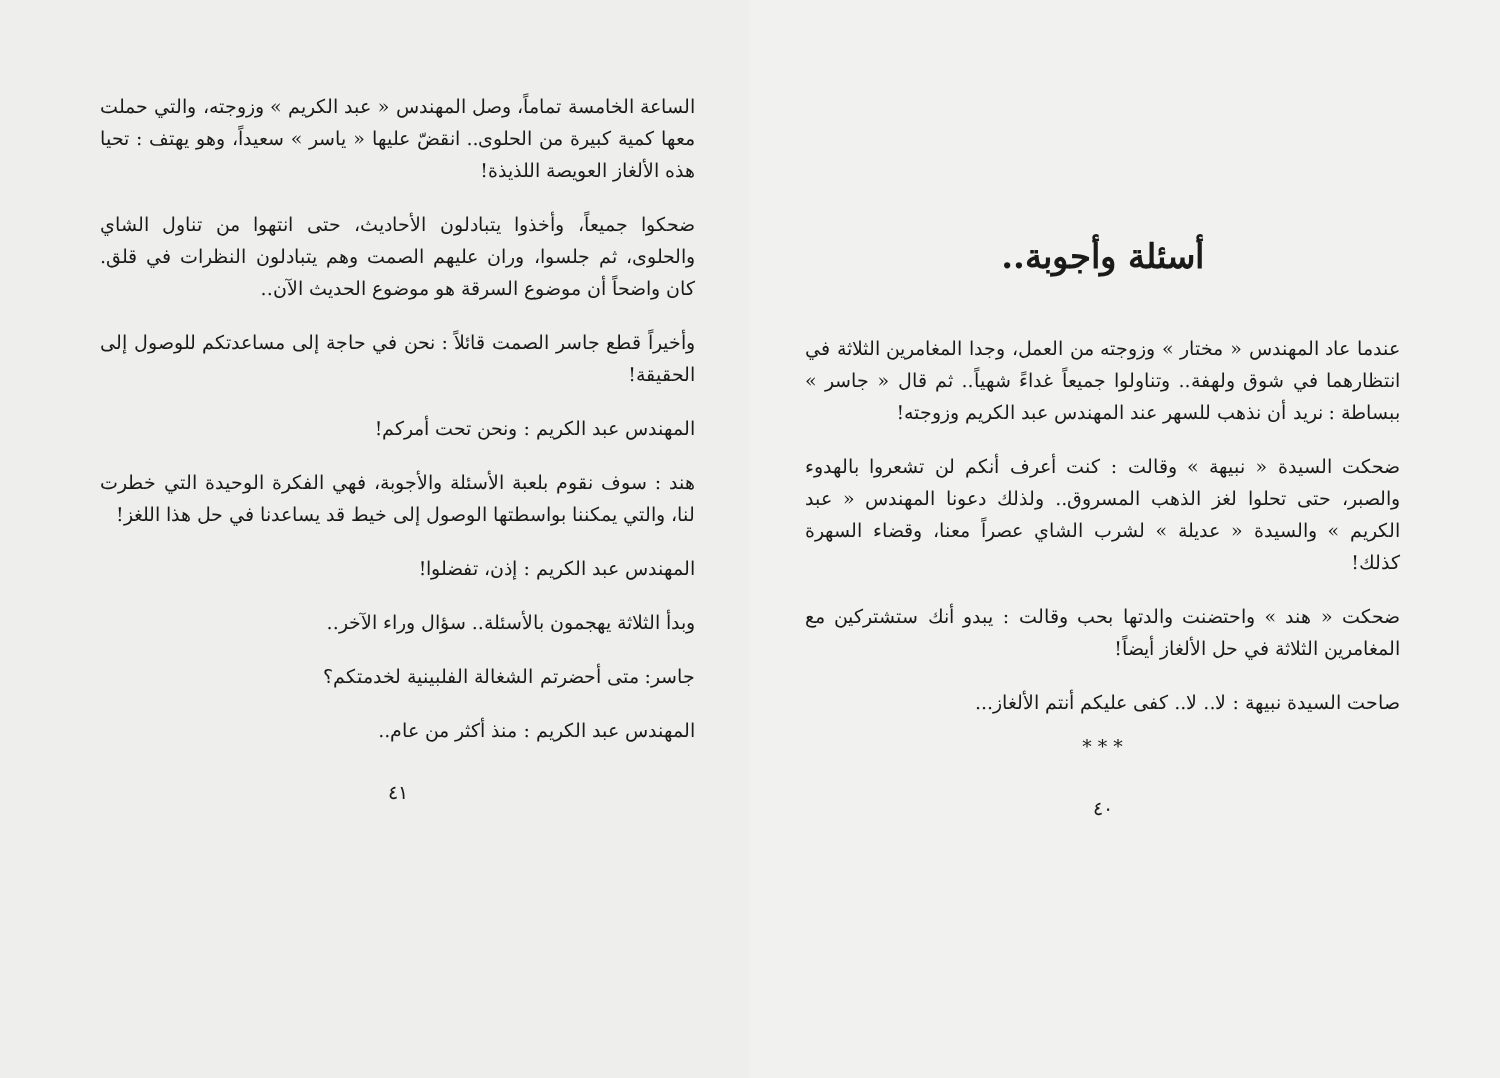الساعة الخامسة تماماً، وصل المهندس « عبد الكريم » وزوجته، والتي حملت معها كمية كبيرة من الحلوى.. انقضّ عليها « ياسر » سعيداً، وهو يهتف : تحيا هذه الألغاز العويصة اللذيذة!
ضحكوا جميعاً، وأخذوا يتبادلون الأحاديث، حتى انتهوا من تناول الشاي والحلوى، ثم جلسوا، وران عليهم الصمت وهم يتبادلون النظرات في قلق. كان واضحاً أن موضوع السرقة هو موضوع الحديث الآن..
وأخيراً قطع جاسر الصمت قائلاً : نحن في حاجة إلى مساعدتكم للوصول إلى الحقيقة!
المهندس عبد الكريم : ونحن تحت أمركم!
هند : سوف نقوم بلعبة الأسئلة والأجوبة، فهي الفكرة الوحيدة التي خطرت لنا، والتي يمكننا بواسطتها الوصول إلى خيط قد يساعدنا في حل هذا اللغز!
المهندس عبد الكريم : إذن، تفضلوا!
وبدأ الثلاثة يهجمون بالأسئلة.. سؤال وراء الآخر..
جاسر: متى أحضرتم الشغالة الفلبينية لخدمتكم؟
المهندس عبد الكريم : منذ أكثر من عام..
٤١
أسئلة وأجوبة..
عندما عاد المهندس « مختار » وزوجته من العمل، وجدا المغامرين الثلاثة في انتظارهما في شوق ولهفة.. وتناولوا جميعاً غداءً شهياً.. ثم قال « جاسر » ببساطة : نريد أن نذهب للسهر عند المهندس عبد الكريم وزوجته!
ضحكت السيدة « نبيهة » وقالت : كنت أعرف أنكم لن تشعروا بالهدوء والصبر، حتى تحلوا لغز الذهب المسروق.. ولذلك دعونا المهندس « عبد الكريم » والسيدة « عديلة » لشرب الشاي عصراً معنا، وقضاء السهرة كذلك!
ضحكت « هند » واحتضنت والدتها بحب وقالت : يبدو أنك ستشتركين مع المغامرين الثلاثة في حل الألغاز أيضاً!
صاحت السيدة نبيهة : لا.. لا.. كفى عليكم أنتم الألغاز...
* * *
٤٠